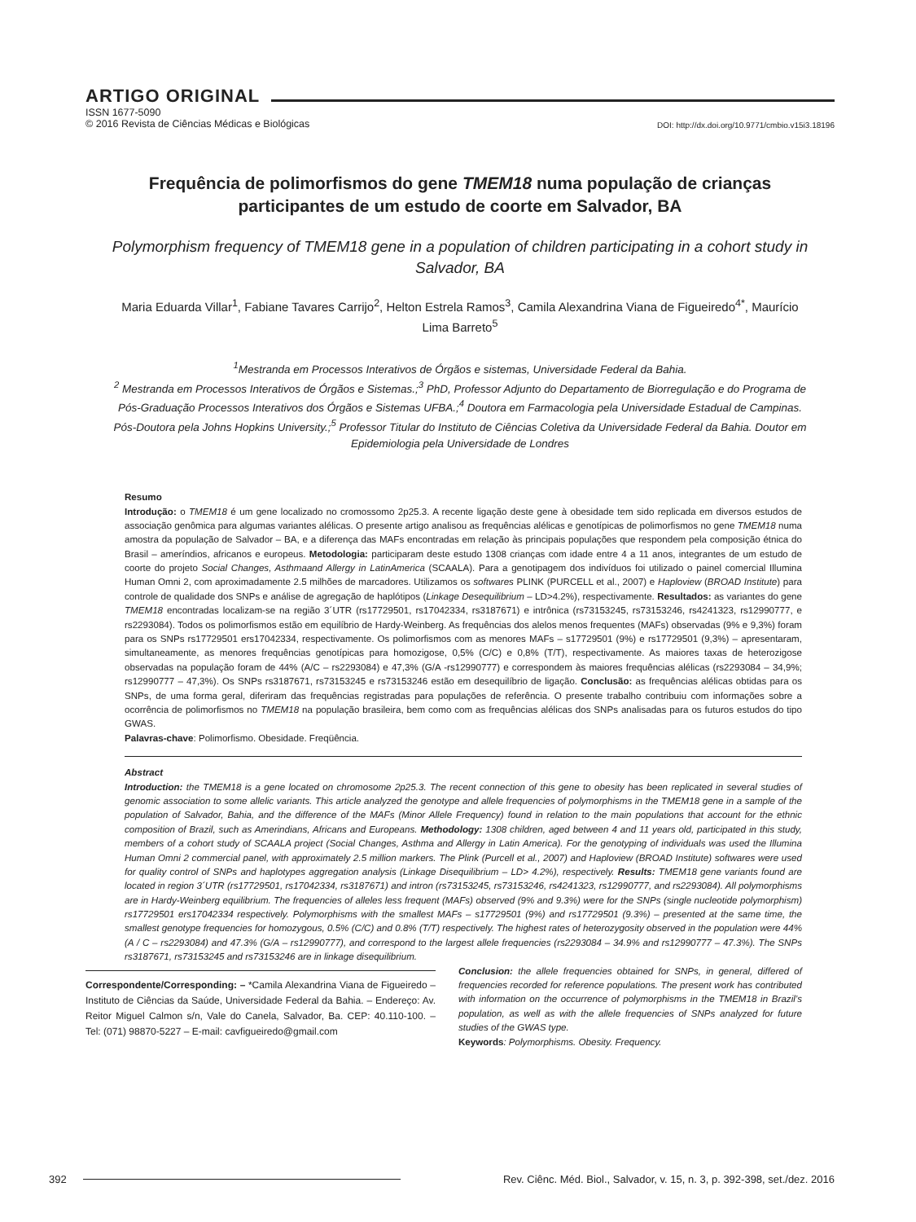ARTIGO ORIGINAL
ISSN 1677-5090
© 2016 Revista de Ciências Médicas e Biológicas
DOI: http://dx.doi.org/10.9771/cmbio.v15i3.18196
Frequência de polimorfismos do gene TMEM18 numa população de crianças participantes de um estudo de coorte em Salvador, BA
Polymorphism frequency of TMEM18 gene in a population of children participating in a cohort study in Salvador, BA
Maria Eduarda Villar<sup>1</sup>, Fabiane Tavares Carrijo<sup>2</sup>, Helton Estrela Ramos<sup>3</sup>, Camila Alexandrina Viana de Figueiredo<sup>4*</sup>, Maurício Lima Barreto<sup>5</sup>
<sup>1</sup> Mestranda em Processos Interativos de Órgãos e sistemas, Universidade Federal da Bahia.
<sup>2</sup> Mestranda em Processos Interativos de Órgãos e Sistemas.;<sup>3</sup> PhD, Professor Adjunto do Departamento de Biorregulação e do Programa de Pós-Graduação Processos Interativos dos Órgãos e Sistemas UFBA.;<sup>4</sup> Doutora em Farmacologia pela Universidade Estadual de Campinas. Pós-Doutora pela Johns Hopkins University.;<sup>5</sup> Professor Titular do Instituto de Ciências Coletiva da Universidade Federal da Bahia. Doutor em Epidemiologia pela Universidade de Londres
Resumo
Introdução: o TMEM18 é um gene localizado no cromossomo 2p25.3. A recente ligação deste gene à obesidade tem sido replicada em diversos estudos de associação genômica para algumas variantes alélicas. O presente artigo analisou as frequências alélicas e genotípicas de polimorfismos no gene TMEM18 numa amostra da população de Salvador – BA, e a diferença das MAFs encontradas em relação às principais populações que respondem pela composição étnica do Brasil – ameríndios, africanos e europeus. Metodologia: participaram deste estudo 1308 crianças com idade entre 4 a 11 anos, integrantes de um estudo de coorte do projeto Social Changes, Asthmaand Allergy in LatinAmerica (SCAALA). Para a genotipagem dos indivíduos foi utilizado o painel comercial Illumina Human Omni 2, com aproximadamente 2.5 milhões de marcadores. Utilizamos os softwares PLINK (PURCELL et al., 2007) e Haploview (BROAD Institute) para controle de qualidade dos SNPs e análise de agregação de haplótipos (Linkage Desequilibrium – LD>4.2%), respectivamente. Resultados: as variantes do gene TMEM18 encontradas localizam-se na região 3´UTR (rs17729501, rs17042334, rs3187671) e intrônica (rs73153245, rs73153246, rs4241323, rs12990777, e rs2293084). Todos os polimorfismos estão em equilíbrio de Hardy-Weinberg. As frequências dos alelos menos frequentes (MAFs) observadas (9% e 9,3%) foram para os SNPs rs17729501 ers17042334, respectivamente. Os polimorfismos com as menores MAFs – s17729501 (9%) e rs17729501 (9,3%) – apresentaram, simultaneamente, as menores frequências genotípicas para homozigose, 0,5% (C/C) e 0,8% (T/T), respectivamente. As maiores taxas de heterozigose observadas na população foram de 44% (A/C – rs2293084) e 47,3% (G/A -rs12990777) e correspondem às maiores frequências alélicas (rs2293084 – 34,9%; rs12990777 – 47,3%). Os SNPs rs3187671, rs73153245 e rs73153246 estão em desequilíbrio de ligação. Conclusão: as frequências alélicas obtidas para os SNPs, de uma forma geral, diferiram das frequências registradas para populações de referência. O presente trabalho contribuiu com informações sobre a ocorrência de polimorfismos no TMEM18 na população brasileira, bem como com as frequências alélicas dos SNPs analisadas para os futuros estudos do tipo GWAS.
Palavras-chave: Polimorfismo. Obesidade. Freqüência.
Abstract
Introduction: the TMEM18 is a gene located on chromosome 2p25.3. The recent connection of this gene to obesity has been replicated in several studies of genomic association to some allelic variants. This article analyzed the genotype and allele frequencies of polymorphisms in the TMEM18 gene in a sample of the population of Salvador, Bahia, and the difference of the MAFs (Minor Allele Frequency) found in relation to the main populations that account for the ethnic composition of Brazil, such as Amerindians, Africans and Europeans. Methodology: 1308 children, aged between 4 and 11 years old, participated in this study, members of a cohort study of SCAALA project (Social Changes, Asthma and Allergy in Latin America). For the genotyping of individuals was used the Illumina Human Omni 2 commercial panel, with approximately 2.5 million markers. The Plink (Purcell et al., 2007) and Haploview (BROAD Institute) softwares were used for quality control of SNPs and haplotypes aggregation analysis (Linkage Disequilibrium – LD> 4.2%), respectively. Results: TMEM18 gene variants found are located in region 3´UTR (rs17729501, rs17042334, rs3187671) and intron (rs73153245, rs73153246, rs4241323, rs12990777, and rs2293084). All polymorphisms are in Hardy-Weinberg equilibrium. The frequencies of alleles less frequent (MAFs) observed (9% and 9.3%) were for the SNPs (single nucleotide polymorphism) rs17729501 ers17042334 respectively. Polymorphisms with the smallest MAFs – s17729501 (9%) and rs17729501 (9.3%) – presented at the same time, the smallest genotype frequencies for homozygous, 0.5% (C/C) and 0.8% (T/T) respectively. The highest rates of heterozygosity observed in the population were 44% (A / C – rs2293084) and 47.3% (G/A – rs12990777), and correspond to the largest allele frequencies (rs2293084 – 34.9% and rs12990777 – 47.3%). The SNPs rs3187671, rs73153245 and rs73153246 are in linkage disequilibrium.
Correspondente/Corresponding: – *Camila Alexandrina Viana de Figueiredo – Instituto de Ciências da Saúde, Universidade Federal da Bahia. – Endereço: Av. Reitor Miguel Calmon s/n, Vale do Canela, Salvador, Ba. CEP: 40.110-100. – Tel: (071) 98870-5227 – E-mail: cavfigueiredo@gmail.com
Conclusion: the allele frequencies obtained for SNPs, in general, differed of frequencies recorded for reference populations. The present work has contributed with information on the occurrence of polymorphisms in the TMEM18 in Brazil’s population, as well as with the allele frequencies of SNPs analyzed for future studies of the GWAS type.
Keywords: Polymorphisms. Obesity. Frequency.
392
Rev. Ciênc. Méd. Biol., Salvador, v. 15, n. 3, p. 392-398, set./dez. 2016